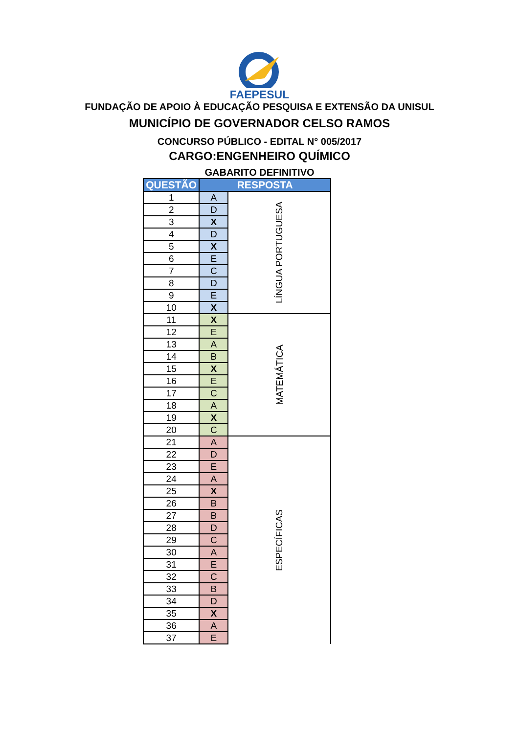FAEPESUL
FUNDAÇÃO DE APOIO À EDUCAÇÃO PESQUISA E EXTENSÃO DA UNISUL
MUNICÍPIO DE GOVERNADOR CELSO RAMOS
CONCURSO PÚBLICO - EDITAL N° 005/2017
CARGO:ENGENHEIRO QUÍMICO
GABARITO DEFINITIVO
| QUESTÃO | RESPOSTA | |
| --- | --- | --- |
| 1 | A | LÍNGUA PORTUGUESA |
| 2 | D | |
| 3 | X | |
| 4 | D | |
| 5 | X | |
| 6 | E | |
| 7 | C | |
| 8 | D | |
| 9 | E | |
| 10 | X | |
| 11 | X | MATEMÁTICA |
| 12 | E | |
| 13 | A | |
| 14 | B | |
| 15 | X | |
| 16 | E | |
| 17 | C | |
| 18 | A | |
| 19 | X | |
| 20 | C | |
| 21 | A | ESPECÍFICAS |
| 22 | D | |
| 23 | E | |
| 24 | A | |
| 25 | X | |
| 26 | B | |
| 27 | B | |
| 28 | D | |
| 29 | C | |
| 30 | A | |
| 31 | E | |
| 32 | C | |
| 33 | B | |
| 34 | D | |
| 35 | X | |
| 36 | A | |
| 37 | E | |